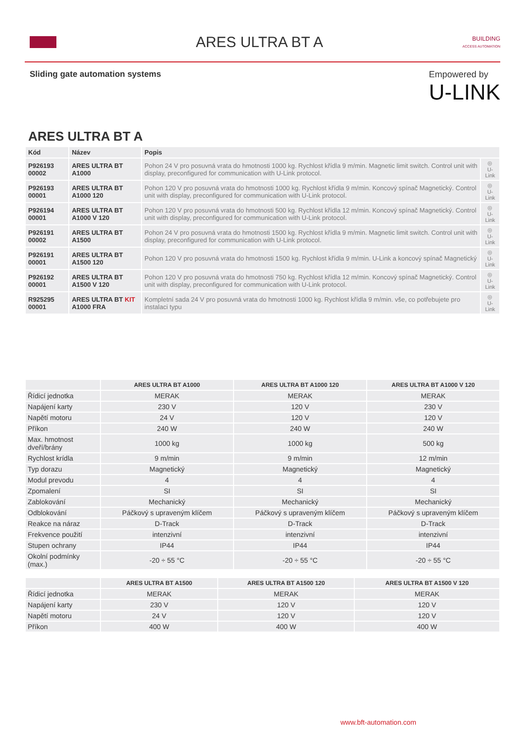ARES ULTRA BT A
BUILDING
ACCESS AUTOMATION
Sliding gate automation systems
Empowered by
U-LINK
ARES ULTRA BT A
| Kód | Název | Popis | |
| --- | --- | --- | --- |
| P926193 00002 | ARES ULTRA BT A1000 | Pohon 24 V pro posuvná vrata do hmotnosti 1000 kg. Rychlost křídla 9 m/min. Magnetic limit switch. Control unit with display, preconfigured for communication with U-Link protocol. | ◎ U-Link |
| P926193 00001 | ARES ULTRA BT A1000 120 | Pohon 120 V pro posuvná vrata do hmotnosti 1000 kg. Rychlost křídla 9 m/min. Koncový spínač Magnetický. Control unit with display, preconfigured for communication with U-Link protocol. | ◎ U-Link |
| P926194 00001 | ARES ULTRA BT A1000 V 120 | Pohon 120 V pro posuvná vrata do hmotnosti 500 kg. Rychlost křídla 12 m/min. Koncový spínač Magnetický. Control unit with display, preconfigured for communication with U-Link protocol. | ◎ U-Link |
| P926191 00002 | ARES ULTRA BT A1500 | Pohon 24 V pro posuvná vrata do hmotnosti 1500 kg. Rychlost křídla 9 m/min. Magnetic limit switch. Control unit with display, preconfigured for communication with U-Link protocol. | ◎ U-Link |
| P926191 00001 | ARES ULTRA BT A1500 120 | Pohon 120 V pro posuvná vrata do hmotnosti 1500 kg. Rychlost křídla 9 m/min. U-Link a koncový spínač Magnetický | ◎ U-Link |
| P926192 00001 | ARES ULTRA BT A1500 V 120 | Pohon 120 V pro posuvná vrata do hmotnosti 750 kg. Rychlost křídla 12 m/min. Koncový spínač Magnetický. Control unit with display, preconfigured for communication with U-Link protocol. | ◎ U-Link |
| R925295 00001 | ARES ULTRA BT KIT A1000 FRA | Kompletní sada 24 V pro posuvná vrata do hmotnosti 1000 kg. Rychlost křídla 9 m/min. vše, co potřebujete pro instalaci typu | ◎ U-Link |
| | ARES ULTRA BT A1000 | ARES ULTRA BT A1000 120 | ARES ULTRA BT A1000 V 120 |
| --- | --- | --- | --- |
| Řídicí jednotka | MERAK | MERAK | MERAK |
| Napájení karty | 230 V | 120 V | 230 V |
| Napětí motoru | 24 V | 120 V | 120 V |
| Příkon | 240 W | 240 W | 240 W |
| Max. hmotnost dveří/brány | 1000 kg | 1000 kg | 500 kg |
| Rychlost krídla | 9 m/min | 9 m/min | 12 m/min |
| Typ dorazu | Magnetický | Magnetický | Magnetický |
| Modul prevodu | 4 | 4 | 4 |
| Zpomalení | SI | SI | SI |
| Zablokování | Mechanický | Mechanický | Mechanický |
| Odblokování | Páčkový s upraveným klíčem | Páčkový s upraveným klíčem | Páčkový s upraveným klíčem |
| Reakce na náraz | D-Track | D-Track | D-Track |
| Frekvence použití | intenzivní | intenzivní | intenzivní |
| Stupen ochrany | IP44 | IP44 | IP44 |
| Okolní podmínky (max.) | -20 ÷ 55 °C | -20 ÷ 55 °C | -20 ÷ 55 °C |
| | ARES ULTRA BT A1500 | ARES ULTRA BT A1500 120 | ARES ULTRA BT A1500 V 120 |
| --- | --- | --- | --- |
| Řídicí jednotka | MERAK | MERAK | MERAK |
| Napájení karty | 230 V | 120 V | 120 V |
| Napětí motoru | 24 V | 120 V | 120 V |
| Příkon | 400 W | 400 W | 400 W |
www.bft-automation.com